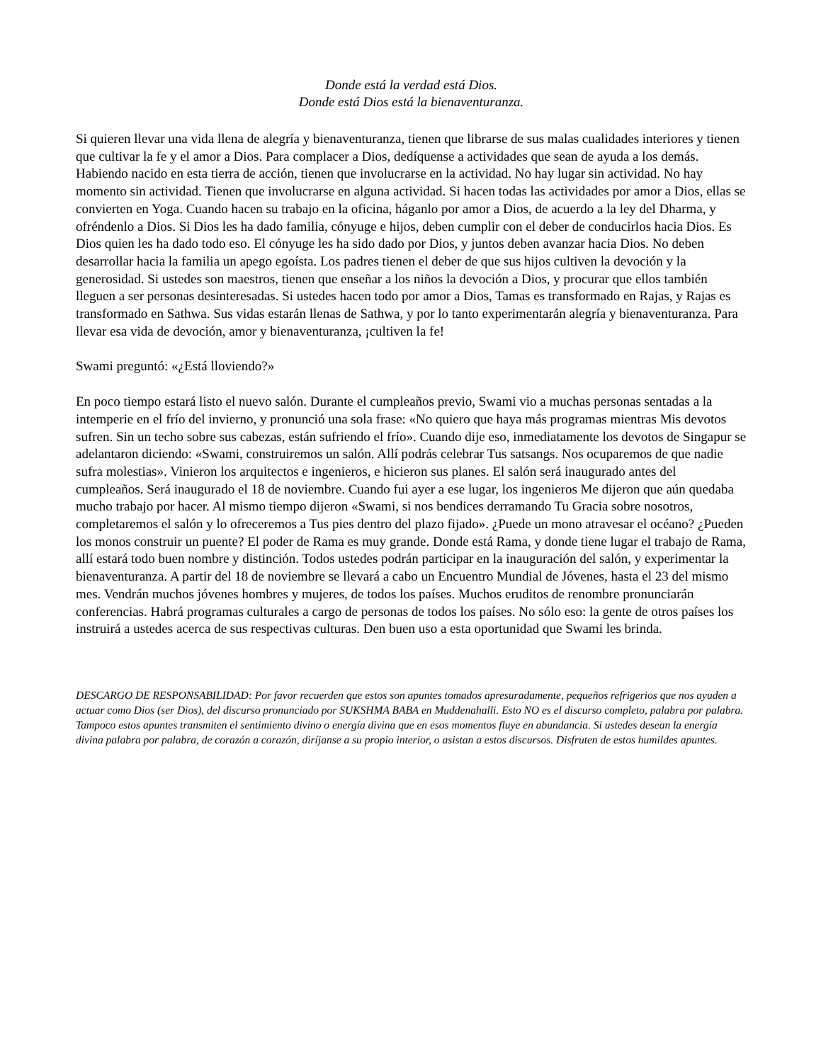Donde está la verdad está Dios.
Donde está Dios está la bienaventuranza.
Si quieren llevar una vida llena de alegría y bienaventuranza, tienen que librarse de sus malas cualidades interiores y tienen que cultivar la fe y el amor a Dios. Para complacer a Dios, dedíquense a actividades que sean de ayuda a los demás. Habiendo nacido en esta tierra de acción, tienen que involucrarse en la actividad. No hay lugar sin actividad. No hay momento sin actividad. Tienen que involucrarse en alguna actividad. Si hacen todas las actividades por amor a Dios, ellas se convierten en Yoga. Cuando hacen su trabajo en la oficina, háganlo por amor a Dios, de acuerdo a la ley del Dharma, y ofréndenlo a Dios. Si Dios les ha dado familia, cónyuge e hijos, deben cumplir con el deber de conducirlos hacia Dios. Es Dios quien les ha dado todo eso. El cónyuge les ha sido dado por Dios, y juntos deben avanzar hacia Dios. No deben desarrollar hacia la familia un apego egoísta. Los padres tienen el deber de que sus hijos cultiven la devoción y la generosidad. Si ustedes son maestros, tienen que enseñar a los niños la devoción a Dios, y procurar que ellos también lleguen a ser personas desinteresadas. Si ustedes hacen todo por amor a Dios, Tamas es transformado en Rajas, y Rajas es transformado en Sathwa. Sus vidas estarán llenas de Sathwa, y por lo tanto experimentarán alegría y bienaventuranza. Para llevar esa vida de devoción, amor y bienaventuranza, ¡cultiven la fe!
Swami preguntó: «¿Está lloviendo?»
En poco tiempo estará listo el nuevo salón. Durante el cumpleaños previo, Swami vio a muchas personas sentadas a la intemperie en el frío del invierno, y pronunció una sola frase: «No quiero que haya más programas mientras Mis devotos sufren. Sin un techo sobre sus cabezas, están sufriendo el frío». Cuando dije eso, inmediatamente los devotos de Singapur se adelantaron diciendo: «Swami, construiremos un salón. Allí podrás celebrar Tus satsangs. Nos ocuparemos de que nadie sufra molestias». Vinieron los arquitectos e ingenieros, e hicieron sus planes. El salón será inaugurado antes del cumpleaños. Será inaugurado el 18 de noviembre. Cuando fui ayer a ese lugar, los ingenieros Me dijeron que aún quedaba mucho trabajo por hacer. Al mismo tiempo dijeron «Swami, si nos bendices derramando Tu Gracia sobre nosotros, completaremos el salón y lo ofreceremos a Tus pies dentro del plazo fijado». ¿Puede un mono atravesar el océano? ¿Pueden los monos construir un puente? El poder de Rama es muy grande. Donde está Rama, y donde tiene lugar el trabajo de Rama, allí estará todo buen nombre y distinción. Todos ustedes podrán participar en la inauguración del salón, y experimentar la bienaventuranza. A partir del 18 de noviembre se llevará a cabo un Encuentro Mundial de Jóvenes, hasta el 23 del mismo mes. Vendrán muchos jóvenes hombres y mujeres, de todos los países. Muchos eruditos de renombre pronunciarán conferencias. Habrá programas culturales a cargo de personas de todos los países. No sólo eso: la gente de otros países los instruirá a ustedes acerca de sus respectivas culturas. Den buen uso a esta oportunidad que Swami les brinda.
DESCARGO DE RESPONSABILIDAD: Por favor recuerden que estos son apuntes tomados apresuradamente, pequeños refrigerios que nos ayuden a actuar como Dios (ser Dios), del discurso pronunciado por SUKSHMA BABA en Muddenahalli. Esto NO es el discurso completo, palabra por palabra. Tampoco estos apuntes transmiten el sentimiento divino o energía divina que en esos momentos fluye en abundancia. Si ustedes desean la energía divina palabra por palabra, de corazón a corazón, diríjanse a su propio interior, o asistan a estos discursos. Disfruten de estos humildes apuntes.